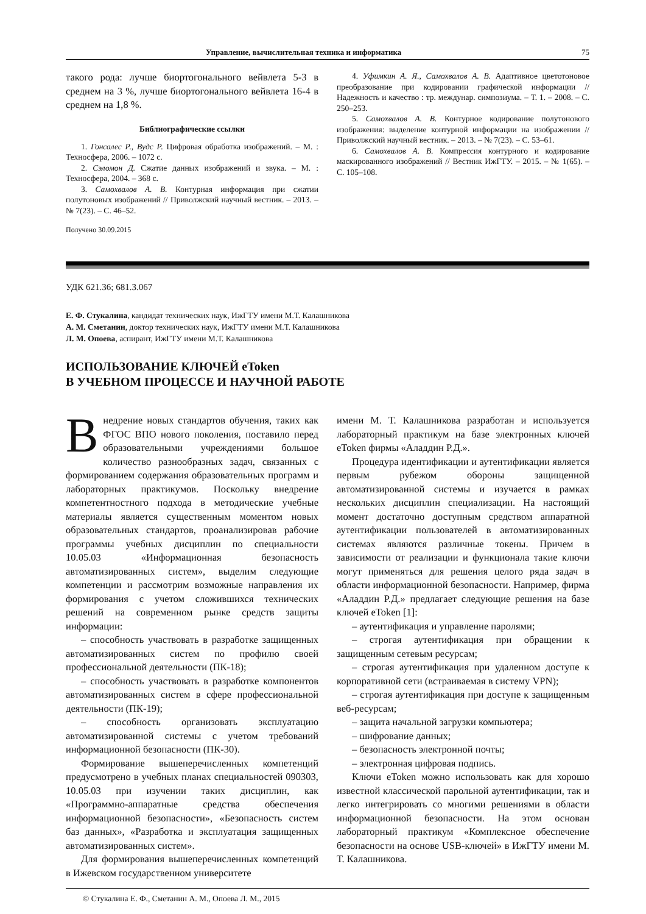Управление, вычислительная техника и информатика 75
такого рода: лучше биортогонального вейвлета 5-3 в среднем на 3 %, лучше биортогонального вейвлета 16-4 в среднем на 1,8 %.
Библиографические ссылки
1. Гонсалес Р., Вудс Р. Цифровая обработка изображений. – М. : Техносфера, 2006. – 1072 с.
2. Сэломон Д. Сжатие данных изображений и звука. – М. : Техносфера, 2004. – 368 с.
3. Самохвалов А. В. Контурная информация при сжатии полутоновых изображений // Приволжский научный вестник. – 2013. – № 7(23). – С. 46–52.
Получено 30.09.2015
4. Уфимкин А. Я., Самохвалов А. В. Адаптивное цветотоновое преобразование при кодировании графической информации // Надежность и качество : тр. междунар. симпозиума. – Т. 1. – 2008. – С. 250–253.
5. Самохвалов А. В. Контурное кодирование полутонового изображения: выделение контурной информации на изображении // Приволжский научный вестник. – 2013. – № 7(23). – С. 53–61.
6. Самохвалов А. В. Компрессия контурного и кодирование маскированного изображений // Вестник ИжГТУ. – 2015. – № 1(65). – С. 105–108.
УДК 621.36; 681.3.067
Е. Ф. Стукалина, кандидат технических наук, ИжГТУ имени М.Т. Калашникова
А. М. Сметанин, доктор технических наук, ИжГТУ имени М.Т. Калашникова
Л. М. Опоева, аспирант, ИжГТУ имени М.Т. Калашникова
ИСПОЛЬЗОВАНИЕ КЛЮЧЕЙ eToken
В УЧЕБНОМ ПРОЦЕССЕ И НАУЧНОЙ РАБОТЕ
Внедрение новых стандартов обучения, таких как ФГОС ВПО нового поколения, поставило перед образовательными учреждениями большое количество разнообразных задач, связанных с формированием содержания образовательных программ и лабораторных практикумов. Поскольку внедрение компетентностного подхода в методические учебные материалы является существенным моментом новых образовательных стандартов, проанализировав рабочие программы учебных дисциплин по специальности 10.05.03 «Информационная безопасность автоматизированных систем», выделим следующие компетенции и рассмотрим возможные направления их формирования с учетом сложившихся технических решений на современном рынке средств защиты информации:
– способность участвовать в разработке защищенных автоматизированных систем по профилю своей профессиональной деятельности (ПК-18);
– способность участвовать в разработке компонентов автоматизированных систем в сфере профессиональной деятельности (ПК-19);
– способность организовать эксплуатацию автоматизированной системы с учетом требований информационной безопасности (ПК-30).
Формирование вышеперечисленных компетенций предусмотрено в учебных планах специальностей 090303, 10.05.03 при изучении таких дисциплин, как «Программно-аппаратные средства обеспечения информационной безопасности», «Безопасность систем баз данных», «Разработка и эксплуатация защищенных автоматизированных систем».
Для формирования вышеперечисленных компетенций в Ижевском государственном университете
имени М. Т. Калашникова разработан и используется лабораторный практикум на базе электронных ключей eToken фирмы «Аладдин Р.Д.».
Процедура идентификации и аутентификации является первым рубежом обороны защищенной автоматизированной системы и изучается в рамках нескольких дисциплин специализации. На настоящий момент достаточно доступным средством аппаратной аутентификации пользователей в автоматизированных системах являются различные токены. Причем в зависимости от реализации и функционала такие ключи могут применяться для решения целого ряда задач в области информационной безопасности. Например, фирма «Аладдин Р.Д.» предлагает следующие решения на базе ключей eToken [1]:
– аутентификация и управление паролями;
– строгая аутентификация при обращении к защищенным сетевым ресурсам;
– строгая аутентификация при удаленном доступе к корпоративной сети (встраиваемая в систему VPN);
– строгая аутентификация при доступе к защищенным веб-ресурсам;
– защита начальной загрузки компьютера;
– шифрование данных;
– безопасность электронной почты;
– электронная цифровая подпись.
Ключи eToken можно использовать как для хорошо известной классической парольной аутентификации, так и легко интегрировать со многими решениями в области информационной безопасности. На этом основан лабораторный практикум «Комплексное обеспечение безопасности на основе USB-ключей» в ИжГТУ имени М. Т. Калашникова.
© Стукалина Е. Ф., Сметанин А. М., Опоева Л. М., 2015